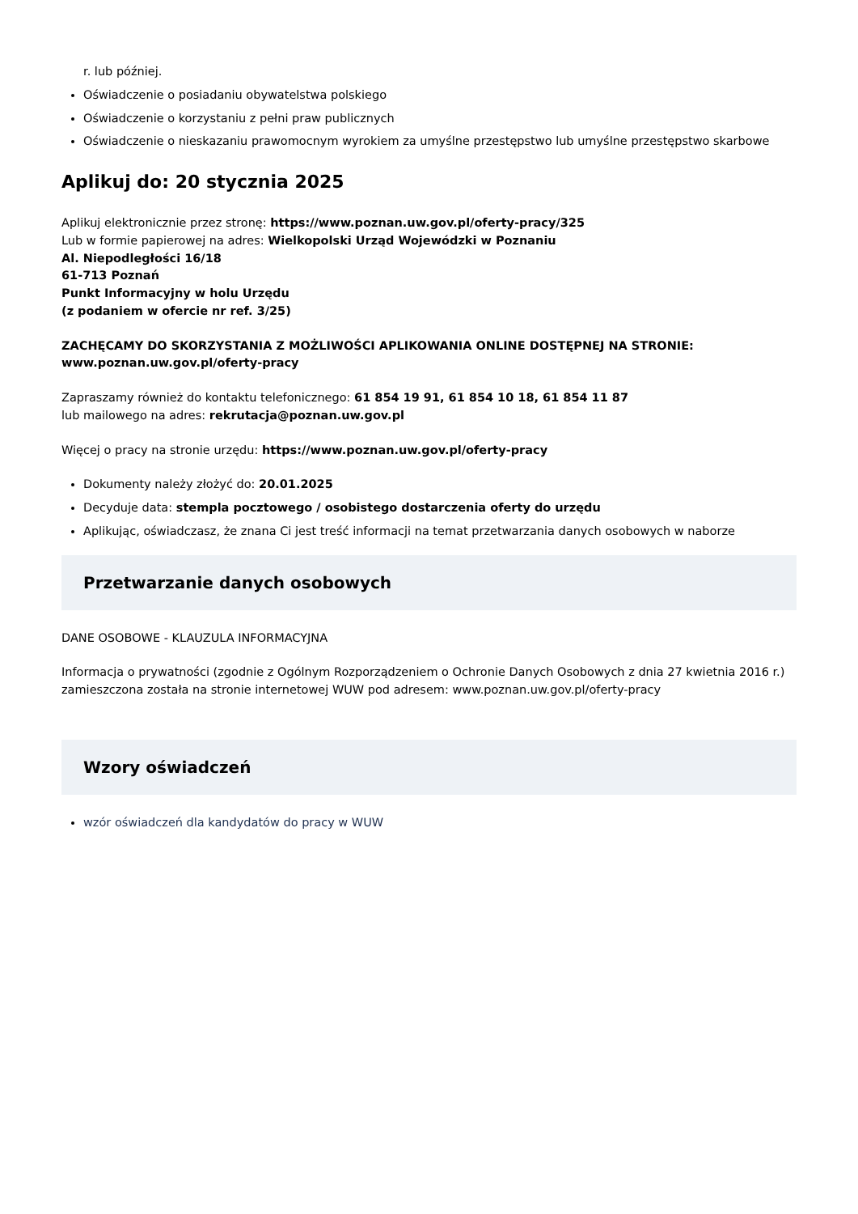r. lub później.
Oświadczenie o posiadaniu obywatelstwa polskiego
Oświadczenie o korzystaniu z pełni praw publicznych
Oświadczenie o nieskazaniu prawomocnym wyrokiem za umyślne przestępstwo lub umyślne przestępstwo skarbowe
Aplikuj do: 20 stycznia 2025
Aplikuj elektronicznie przez stronę: https://www.poznan.uw.gov.pl/oferty-pracy/325
Lub w formie papierowej na adres: Wielkopolski Urząd Wojewódzki w Poznaniu
Al. Niepodległości 16/18
61-713 Poznań
Punkt Informacyjny w holu Urzędu
(z podaniem w ofercie nr ref. 3/25)
ZACHĘCAMY DO SKORZYSTANIA Z MOŻLIWOŚCI APLIKOWANIA ONLINE DOSTĘPNEJ NA STRONIE:
www.poznan.uw.gov.pl/oferty-pracy
Zapraszamy również do kontaktu telefonicznego: 61 854 19 91, 61 854 10 18, 61 854 11 87
lub mailowego na adres: rekrutacja@poznan.uw.gov.pl
Więcej o pracy na stronie urzędu: https://www.poznan.uw.gov.pl/oferty-pracy
Dokumenty należy złożyć do: 20.01.2025
Decyduje data: stempla pocztowego / osobistego dostarczenia oferty do urzędu
Aplikując, oświadczasz, że znana Ci jest treść informacji na temat przetwarzania danych osobowych w naborze
Przetwarzanie danych osobowych
DANE OSOBOWE - KLAUZULA INFORMACYJNA
Informacja o prywatności (zgodnie z Ogólnym Rozporządzeniem o Ochronie Danych Osobowych z dnia 27 kwietnia 2016 r.) zamieszczona została na stronie internetowej WUW pod adresem: www.poznan.uw.gov.pl/oferty-pracy
Wzory oświadczeń
wzór oświadczeń dla kandydatów do pracy w WUW